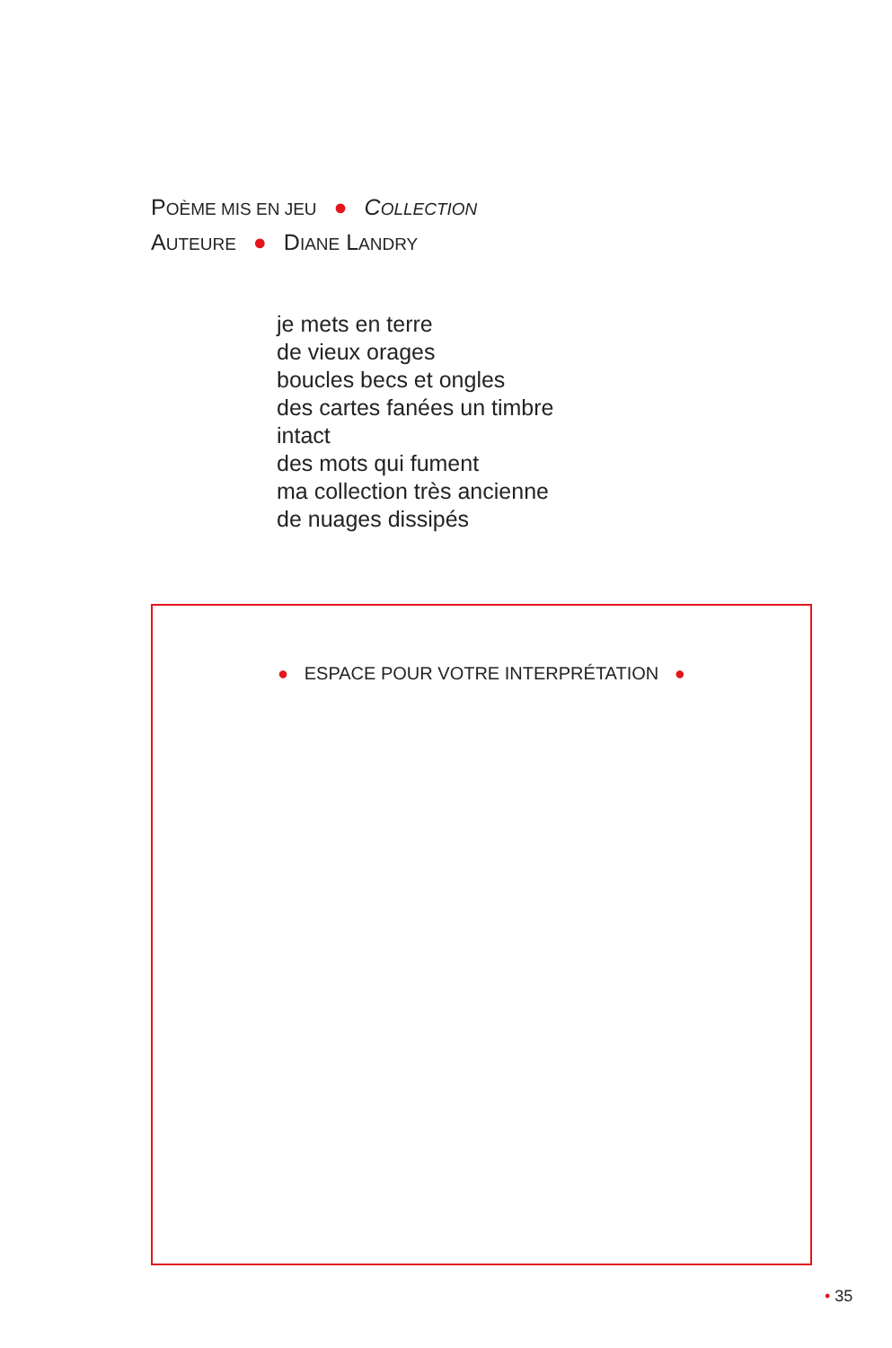POÈME MIS EN JEU ● COLLECTION
AUTEURE ● DIANE LANDRY
je mets en terre
de vieux orages
boucles becs et ongles
des cartes fanées un timbre
intact
des mots qui fument
ma collection très ancienne
de nuages dissipés
● ESPACE POUR VOTRE INTERPRÉTATION ●
• 35